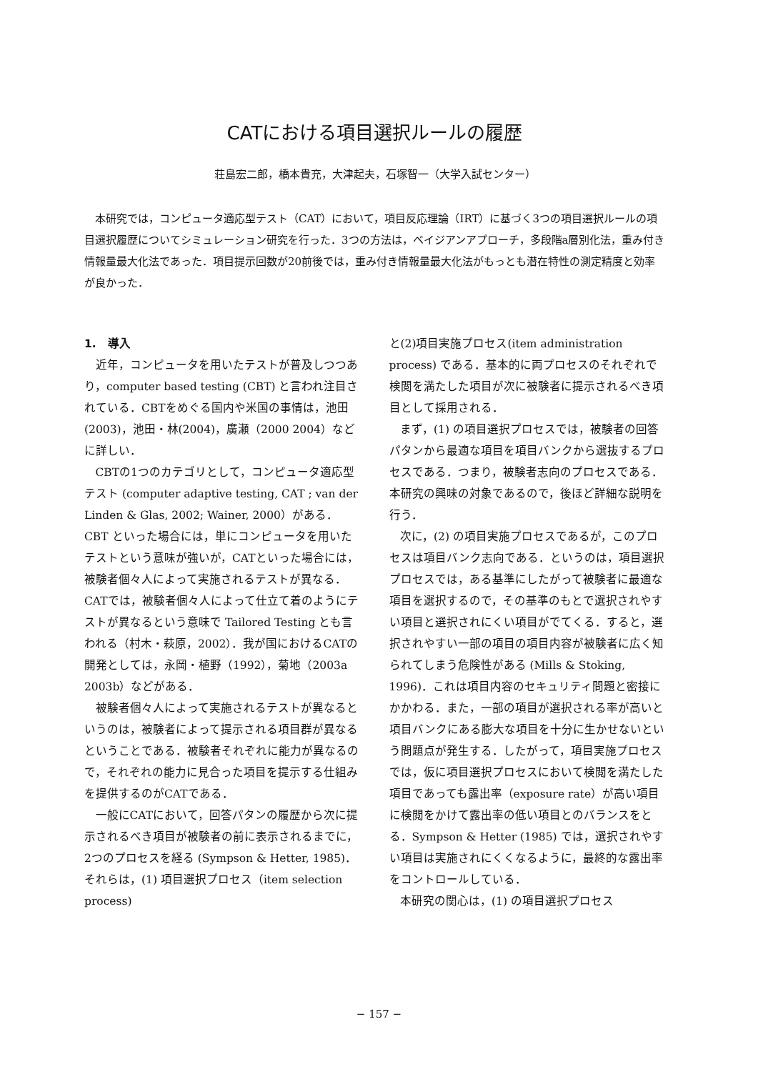CATにおける項目選択ルールの履歴
荘島宏二郎，橋本貴充，大津起夫，石塚智一（大学入試センター）
本研究では，コンピュータ適応型テスト（CAT）において，項目反応理論（IRT）に基づく3つの項目選択ルールの項目選択履歴についてシミュレーション研究を行った．3つの方法は，ベイジアンアプローチ，多段階a層別化法，重み付き情報量最大化法であった．項目提示回数が20前後では，重み付き情報量最大化法がもっとも潜在特性の測定精度と効率が良かった．
1.　導入
近年，コンピュータを用いたテストが普及しつつあり，computer based testing (CBT) と言われ注目されている．CBTをめぐる国内や米国の事情は，池田(2003)，池田・林(2004)，廣瀬（2000 2004）などに詳しい．
CBTの1つのカテゴリとして，コンピュータ適応型テスト (computer adaptive testing, CAT ; van der Linden & Glas, 2002; Wainer, 2000）がある．CBT といった場合には，単にコンピュータを用いたテストという意味が強いが，CATといった場合には，被験者個々人によって実施されるテストが異なる．CATでは，被験者個々人によって仕立て着のようにテストが異なるという意味で Tailored Testing とも言われる（村木・萩原，2002）．我が国におけるCATの開発としては，永岡・植野（1992），菊地（2003a 2003b）などがある．
被験者個々人によって実施されるテストが異なるというのは，被験者によって提示される項目群が異なるということである．被験者それぞれに能力が異なるので，それぞれの能力に見合った項目を提示する仕組みを提供するのがCATである．
一般にCATにおいて，回答パタンの履歴から次に提示されるべき項目が被験者の前に表示されるまでに，2つのプロセスを経る (Sympson & Hetter, 1985)．それらは，(1) 項目選択プロセス（item selection process)
と(2)項目実施プロセス(item administration process) である．基本的に両プロセスのそれぞれで検閲を満たした項目が次に被験者に提示されるべき項目として採用される．
まず，(1) の項目選択プロセスでは，被験者の回答パタンから最適な項目を項目バンクから選抜するプロセスである．つまり，被験者志向のプロセスである．本研究の興味の対象であるので，後ほど詳細な説明を行う．
次に，(2) の項目実施プロセスであるが，このプロセスは項目バンク志向である．というのは，項目選択プロセスでは，ある基準にしたがって被験者に最適な項目を選択するので，その基準のもとで選択されやすい項目と選択されにくい項目がでてくる．すると，選択されやすい一部の項目の項目内容が被験者に広く知られてしまう危険性がある (Mills & Stoking, 1996)．これは項目内容のセキュリティ問題と密接にかかわる．また，一部の項目が選択される率が高いと項目バンクにある膨大な項目を十分に生かせないという問題点が発生する．したがって，項目実施プロセスでは，仮に項目選択プロセスにおいて検閲を満たした項目であっても露出率（exposure rate）が高い項目に検閲をかけて露出率の低い項目とのバランスをとる．Sympson & Hetter (1985) では，選択されやすい項目は実施されにくくなるように，最終的な露出率をコントロールしている．
本研究の関心は，(1) の項目選択プロセス
− 157 −